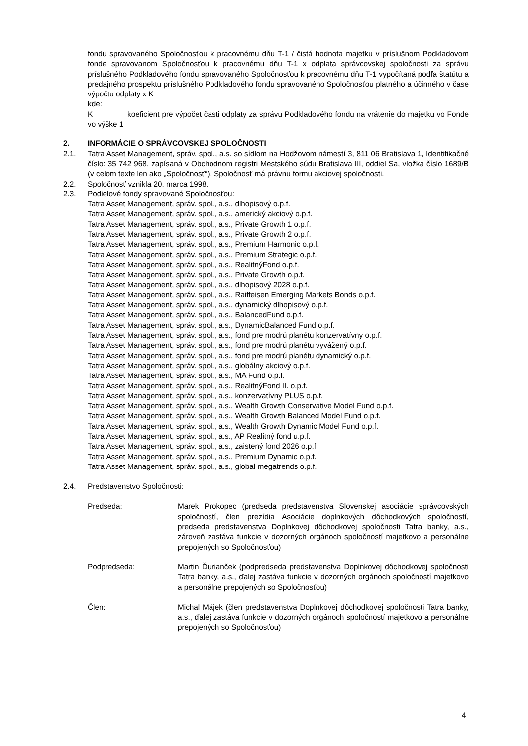fondu spravovaného Spoločnosťou k pracovnému dňu T-1 / čistá hodnota majetku v príslušnom Podkladovom fonde spravovanom Spoločnosťou k pracovnému dňu T-1 x odplata správcovskej spoločnosti za správu príslušného Podkladového fondu spravovaného Spoločnosťou k pracovnému dňu T-1 vypočítaná podľa štatútu a predajného prospektu príslušného Podkladového fondu spravovaného Spoločnosťou platného a účinného v čase výpočtu odplaty x K
kde:
Kkoeficient pre výpočet časti odplaty za správu Podkladového fondu na vrátenie do majetku vo Fonde vo výške 1
2. INFORMÁCIE O SPRÁVCOVSKEJ SPOLOČNOSTI
2.1. Tatra Asset Management, správ. spol., a.s. so sídlom na Hodžovom námestí 3, 811 06 Bratislava 1, Identifikačné číslo: 35 742 968, zapísaná v Obchodnom registri Mestského súdu Bratislava III, oddiel Sa, vložka číslo 1689/B (v celom texte len ako „Spoločnosť“). Spoločnosť má právnu formu akciovej spoločnosti.
2.2. Spoločnosť vznikla 20. marca 1998.
2.3. Podielové fondy spravované Spoločnosťou:
Tatra Asset Management, správ. spol., a.s., dlhopisový o.p.f.
Tatra Asset Management, správ. spol., a.s., americký akciový o.p.f.
Tatra Asset Management, správ. spol., a.s., Private Growth 1 o.p.f.
Tatra Asset Management, správ. spol., a.s., Private Growth 2 o.p.f.
Tatra Asset Management, správ. spol., a.s., Premium Harmonic o.p.f.
Tatra Asset Management, správ. spol., a.s., Premium Strategic o.p.f.
Tatra Asset Management, správ. spol., a.s., RealitnýFond o.p.f.
Tatra Asset Management, správ. spol., a.s., Private Growth o.p.f.
Tatra Asset Management, správ. spol., a.s., dlhopisový 2028 o.p.f.
Tatra Asset Management, správ. spol., a.s., Raiffeisen Emerging Markets Bonds o.p.f.
Tatra Asset Management, správ. spol., a.s., dynamický dlhopisový o.p.f.
Tatra Asset Management, správ. spol., a.s., BalancedFund o.p.f.
Tatra Asset Management, správ. spol., a.s., DynamicBalanced Fund o.p.f.
Tatra Asset Management, správ. spol., a.s., fond pre modrú planétu konzervatívny o.p.f.
Tatra Asset Management, správ. spol., a.s., fond pre modrú planétu vyvážený o.p.f.
Tatra Asset Management, správ. spol., a.s., fond pre modrú planétu dynamický o.p.f.
Tatra Asset Management, správ. spol., a.s., globálny akciový o.p.f.
Tatra Asset Management, správ. spol., a.s., MA Fund o.p.f.
Tatra Asset Management, správ. spol., a.s., RealitnýFond II. o.p.f.
Tatra Asset Management, správ. spol., a.s., konzervatívny PLUS o.p.f.
Tatra Asset Management, správ. spol., a.s., Wealth Growth Conservative Model Fund o.p.f.
Tatra Asset Management, správ. spol., a.s., Wealth Growth Balanced Model Fund o.p.f.
Tatra Asset Management, správ. spol., a.s., Wealth Growth Dynamic Model Fund o.p.f.
Tatra Asset Management, správ. spol., a.s., AP Realitný fond u.p.f.
Tatra Asset Management, správ. spol., a.s., zaistený fond 2026 o.p.f.
Tatra Asset Management, správ. spol., a.s., Premium Dynamic o.p.f.
Tatra Asset Management, správ. spol., a.s., global megatrends o.p.f.
2.4. Predstavenstvo Spoločnosti:
Predseda: Marek Prokopec (predseda predstavenstva Slovenskej asociácie správcovských spoločností, člen prezídia Asociácie doplnkových dôchodkových spoločností, predseda predstavenstva Doplnkovej dôchodkovej spoločnosti Tatra banky, a.s., zároveň zastáva funkcie v dozorných orgánoch spoločností majetkovo a personálne prepojených so Spoločnosťou)
Podpredseda: Martin Ďurianček (podpredseda predstavenstva Doplnkovej dôchodkovej spoločnosti Tatra banky, a.s., ďalej zastáva funkcie v dozorných orgánoch spoločností majetkovo a personálne prepojených so Spoločnosťou)
Člen: Michal Májek (člen predstavenstva Doplnkovej dôchodkovej spoločnosti Tatra banky, a.s., ďalej zastáva funkcie v dozorných orgánoch spoločností majetkovo a personálne prepojených so Spoločnosťou)
4